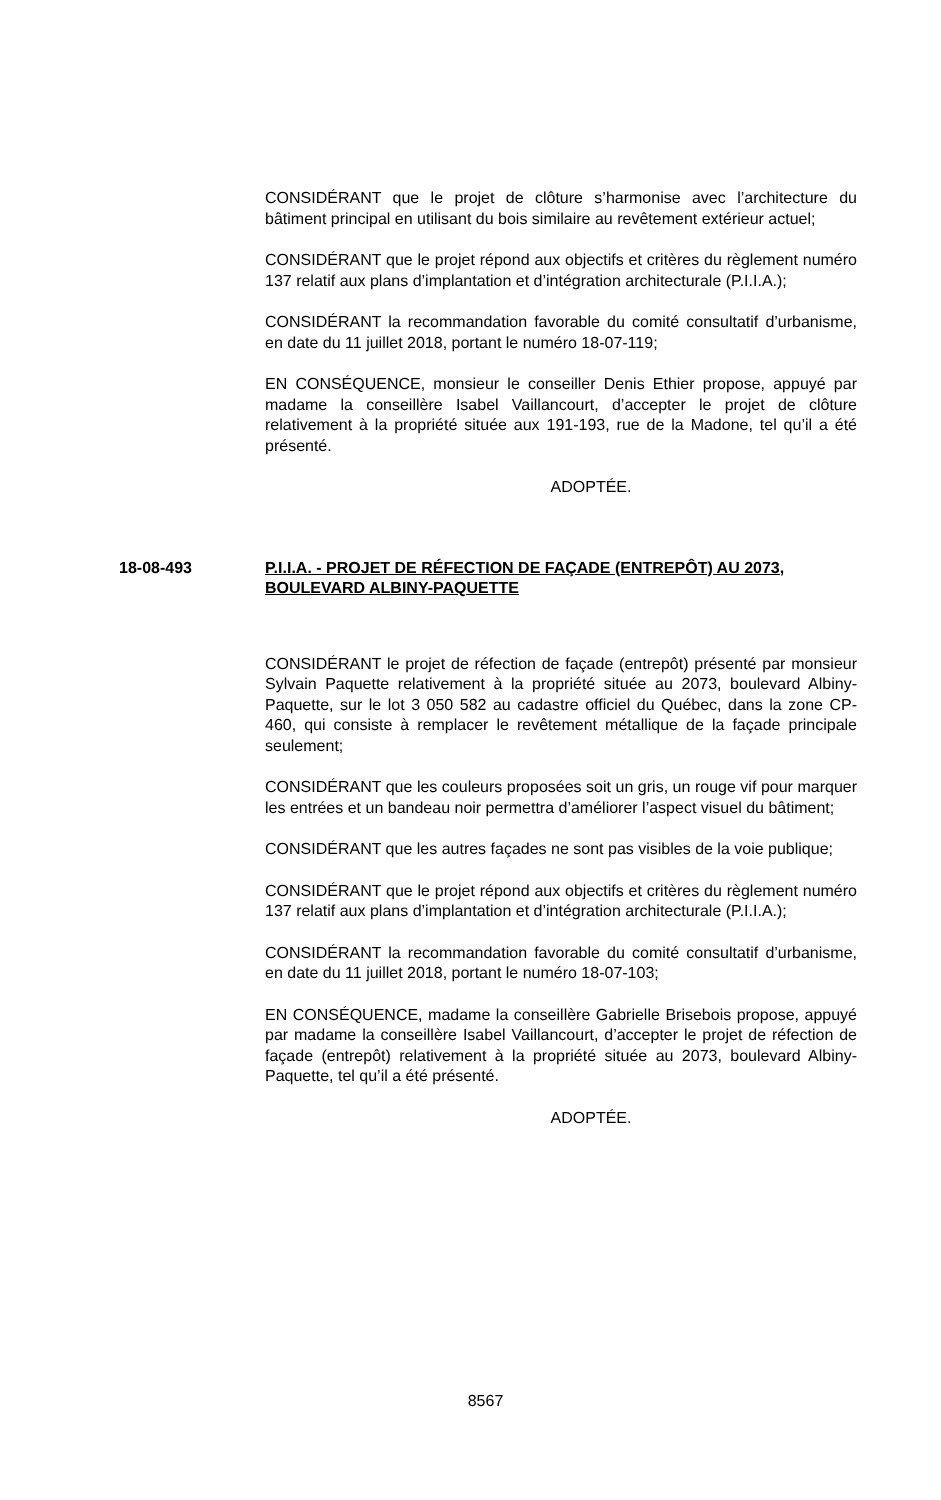CONSIDÉRANT que le projet de clôture s’harmonise avec l’architecture du bâtiment principal en utilisant du bois similaire au revêtement extérieur actuel;
CONSIDÉRANT que le projet répond aux objectifs et critères du règlement numéro 137 relatif aux plans d’implantation et d’intégration architecturale (P.I.I.A.);
CONSIDÉRANT la recommandation favorable du comité consultatif d’urbanisme, en date du 11 juillet 2018, portant le numéro 18-07-119;
EN CONSÉQUENCE, monsieur le conseiller Denis Ethier propose, appuyé par madame la conseillère Isabel Vaillancourt, d’accepter le projet de clôture relativement à la propriété située aux 191-193, rue de la Madone, tel qu’il a été présenté.
ADOPTÉE.
18-08-493 P.I.I.A. - PROJET DE RÉFECTION DE FAÇADE (ENTREPÔT) AU 2073, BOULEVARD ALBINY-PAQUETTE
CONSIDÉRANT le projet de réfection de façade (entrepôt) présenté par monsieur Sylvain Paquette relativement à la propriété située au 2073, boulevard Albiny-Paquette, sur le lot 3 050 582 au cadastre officiel du Québec, dans la zone CP-460, qui consiste à remplacer le revêtement métallique de la façade principale seulement;
CONSIDÉRANT que les couleurs proposées soit un gris, un rouge vif pour marquer les entrées et un bandeau noir permettra d’améliorer l’aspect visuel du bâtiment;
CONSIDÉRANT que les autres façades ne sont pas visibles de la voie publique;
CONSIDÉRANT que le projet répond aux objectifs et critères du règlement numéro 137 relatif aux plans d’implantation et d’intégration architecturale (P.I.I.A.);
CONSIDÉRANT la recommandation favorable du comité consultatif d’urbanisme, en date du 11 juillet 2018, portant le numéro 18-07-103;
EN CONSÉQUENCE, madame la conseillère Gabrielle Brisebois propose, appuyé par madame la conseillère Isabel Vaillancourt, d’accepter le projet de réfection de façade (entrepôt) relativement à la propriété située au 2073, boulevard Albiny-Paquette, tel qu’il a été présenté.
ADOPTÉE.
8567